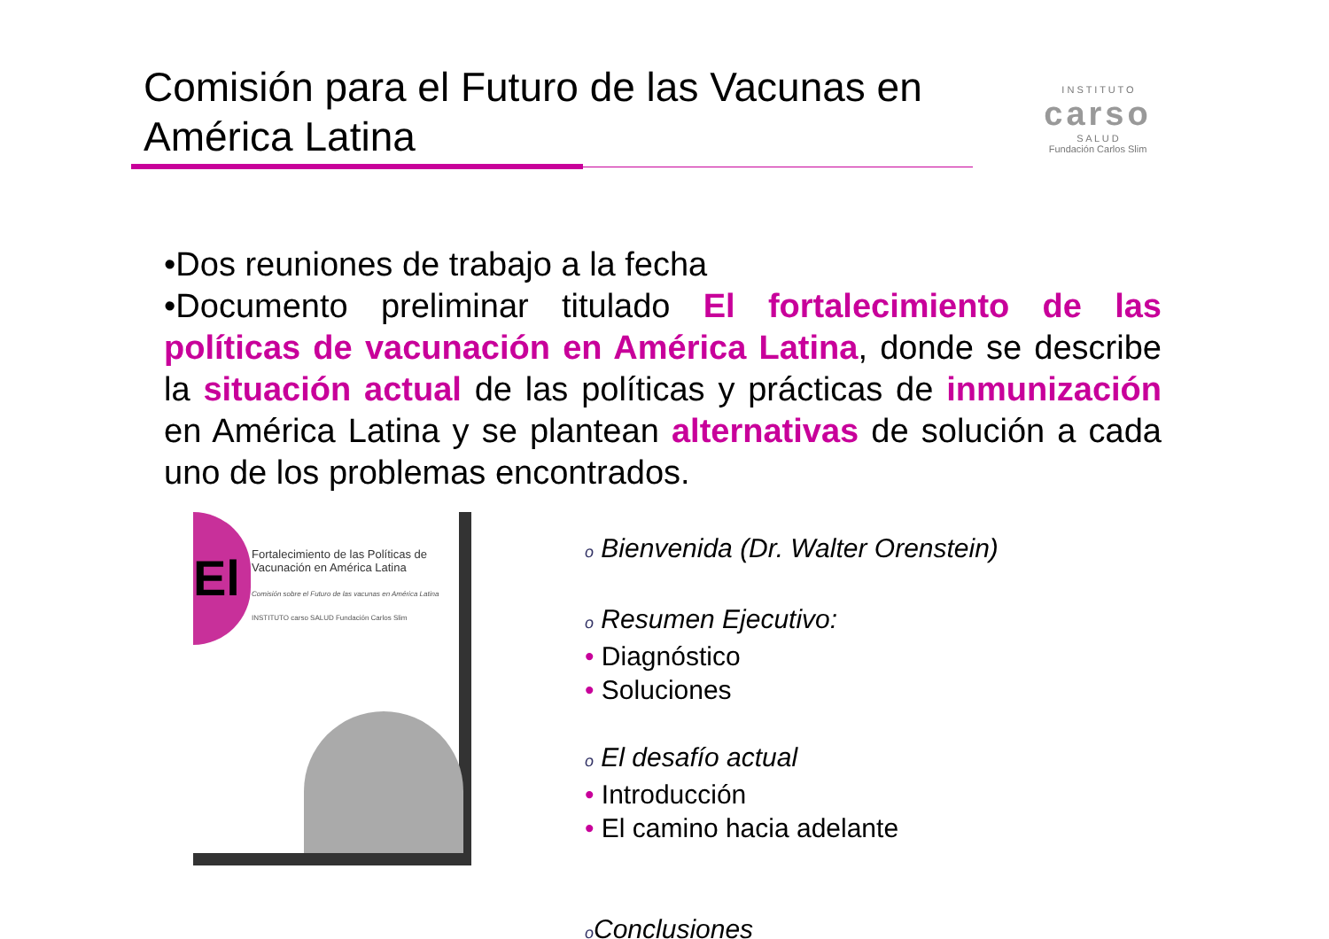Comisión para el Futuro de las Vacunas en América Latina
I N S T I T U T O
carso
S A L U D
Fundación Carlos Slim
•Dos reuniones de trabajo a la fecha
•Documento preliminar titulado El fortalecimiento de las políticas de vacunación en América Latina, donde se describe la situación actual de las políticas y prácticas de inmunización en América Latina y se plantean alternativas de solución a cada uno de los problemas encontrados.
El
Fortalecimiento de las Políticas de Vacunación en América Latina
Comisión sobre el Futuro de las vacunas en América Latina
INSTITUTO carso SALUD Fundación Carlos Slim
o Bienvenida (Dr. Walter Orenstein)
o Resumen Ejecutivo:
• Diagnóstico
• Soluciones
o El desafío actual
• Introducción
• El camino hacia adelante
o Conclusiones